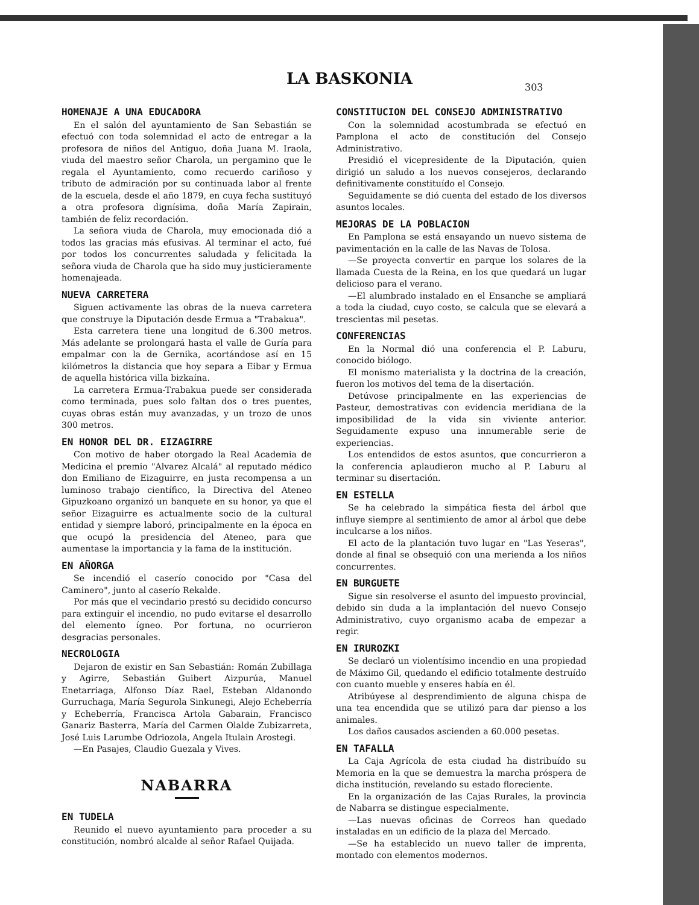LA BASKONIA
303
HOMENAJE A UNA EDUCADORA
En el salón del ayuntamiento de San Sebastián se efectuó con toda solemnidad el acto de entregar a la profesora de niños del Antiguo, doña Juana M. Iraola, viuda del maestro señor Charola, un pergamino que le regala el Ayuntamiento, como recuerdo cariñoso y tributo de admiración por su continuada labor al frente de la escuela, desde el año 1879, en cuya fecha sustituyó a otra profesora dignísima, doña María Zapirain, también de feliz recordación.
La señora viuda de Charola, muy emocionada dió a todos las gracias más efusivas. Al terminar el acto, fué por todos los concurrentes saludada y felicitada la señora viuda de Charola que ha sido muy justicieramente homenajeada.
NUEVA CARRETERA
Siguen activamente las obras de la nueva carretera que construye la Diputación desde Ermua a "Trabakua".
Esta carretera tiene una longitud de 6.300 metros. Más adelante se prolongará hasta el valle de Guría para empalmar con la de Gernika, acortándose así en 15 kilómetros la distancia que hoy separa a Eibar y Ermua de aquella histórica villa bizkaína.
La carretera Ermua-Trabakua puede ser considerada como terminada, pues solo faltan dos o tres puentes, cuyas obras están muy avanzadas, y un trozo de unos 300 metros.
EN HONOR DEL DR. EIZAGIRRE
Con motivo de haber otorgado la Real Academia de Medicina el premio "Alvarez Alcalá" al reputado médico don Emiliano de Eizaguirre, en justa recompensa a un luminoso trabajo científico, la Directiva del Ateneo Gipuzkoano organizó un banquete en su honor, ya que el señor Eizaguirre es actualmente socio de la cultural entidad y siempre laboró, principalmente en la época en que ocupó la presidencia del Ateneo, para que aumentase la importancia y la fama de la institución.
EN AÑORGA
Se incendió el caserío conocido por "Casa del Caminero", junto al caserío Rekalde.
Por más que el vecindario prestó su decidido concurso para extinguir el incendio, no pudo evitarse el desarrollo del elemento ígneo. Por fortuna, no ocurrieron desgracias personales.
NECROLOGIA
Dejaron de existir en San Sebastián: Román Zubillaga y Agirre, Sebastián Guibert Aizpurúa, Manuel Enetarriaga, Alfonso Díaz Rael, Esteban Aldanondo Gurruchaga, María Segurola Sinkunegi, Alejo Echeberría y Echeberría, Francisca Artola Gabarain, Francisco Ganariz Basterra, María del Carmen Olalde Zubizarreta, José Luis Larumbe Odriozola, Angela Itulain Arostegi.
—En Pasajes, Claudio Guezala y Vives.
NABARRA
EN TUDELA
Reunido el nuevo ayuntamiento para proceder a su constitución, nombró alcalde al señor Rafael Quijada.
CONSTITUCION DEL CONSEJO ADMINISTRATIVO
Con la solemnidad acostumbrada se efectuó en Pamplona el acto de constitución del Consejo Administrativo.
Presidió el vicepresidente de la Diputación, quien dirigió un saludo a los nuevos consejeros, declarando definitivamente constituído el Consejo.
Seguidamente se dió cuenta del estado de los diversos asuntos locales.
MEJORAS DE LA POBLACION
En Pamplona se está ensayando un nuevo sistema de pavimentación en la calle de las Navas de Tolosa.
—Se proyecta convertir en parque los solares de la llamada Cuesta de la Reina, en los que quedará un lugar delicioso para el verano.
—El alumbrado instalado en el Ensanche se ampliará a toda la ciudad, cuyo costo, se calcula que se elevará a trescientas mil pesetas.
CONFERENCIAS
En la Normal dió una conferencia el P. Laburu, conocido biólogo.
El monismo materialista y la doctrina de la creación, fueron los motivos del tema de la disertación.
Detúvose principalmente en las experiencias de Pasteur, demostrativas con evidencia meridiana de la imposibilidad de la vida sin viviente anterior. Seguidamente expuso una innumerable serie de experiencias.
Los entendidos de estos asuntos, que concurrieron a la conferencia aplaudieron mucho al P. Laburu al terminar su disertación.
EN ESTELLA
Se ha celebrado la simpática fiesta del árbol que influye siempre al sentimiento de amor al árbol que debe inculcarse a los niños.
El acto de la plantación tuvo lugar en "Las Yeseras", donde al final se obsequió con una merienda a los niños concurrentes.
EN BURGUETE
Sigue sin resolverse el asunto del impuesto provincial, debido sin duda a la implantación del nuevo Consejo Administrativo, cuyo organismo acaba de empezar a regir.
EN IRUROZKI
Se declaró un violentísimo incendio en una propiedad de Máximo Gil, quedando el edificio totalmente destruído con cuanto mueble y enseres había en él.
Atribúyese al desprendimiento de alguna chispa de una tea encendida que se utilizó para dar pienso a los animales.
Los daños causados ascienden a 60.000 pesetas.
EN TAFALLA
La Caja Agrícola de esta ciudad ha distribuído su Memoria en la que se demuestra la marcha próspera de dicha institución, revelando su estado floreciente.
En la organización de las Cajas Rurales, la provincia de Nabarra se distingue especialmente.
—Las nuevas oficinas de Correos han quedado instaladas en un edificio de la plaza del Mercado.
—Se ha establecido un nuevo taller de imprenta, montado con elementos modernos.